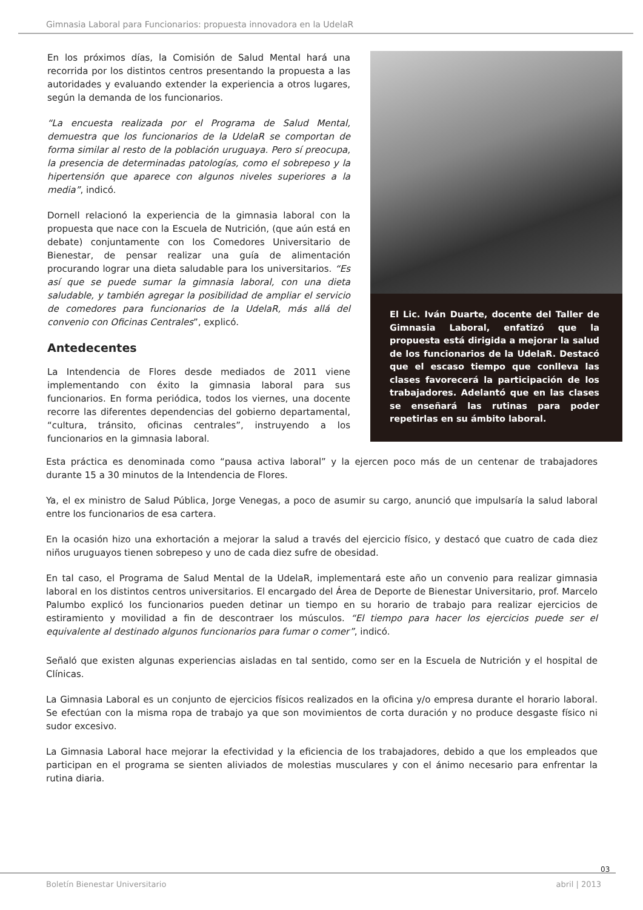Gimnasia Laboral para Funcionarios: propuesta innovadora en la UdelaR
En los próximos días, la Comisión de Salud Mental hará una recorrida por los distintos centros presentando la propuesta a las autoridades y evaluando extender la experiencia a otros lugares, según la demanda de los funcionarios.
“La encuesta realizada por el Programa de Salud Mental, demuestra que los funcionarios de la UdelaR se comportan de forma similar al resto de la población uruguaya. Pero sí preocupa, la presencia de determinadas patologías, como el sobrepeso y la hipertensión que aparece con algunos niveles superiores a la media”, indicó.
Dornell relacionó la experiencia de la gimnasia laboral con la propuesta que nace con la Escuela de Nutrición, (que aún está en debate) conjuntamente con los Comedores Universitario de Bienestar, de pensar realizar una guía de alimentación procurando lograr una dieta saludable para los universitarios. “Es así que se puede sumar la gimnasia laboral, con una dieta saludable, y también agregar la posibilidad de ampliar el servicio de comedores para funcionarios de la UdelaR, más allá del convenio con Oficinas Centrales”, explicó.
Antedecentes
La Intendencia de Flores desde mediados de 2011 viene implementando con éxito la gimnasia laboral para sus funcionarios. En forma periódica, todos los viernes, una docente recorre las diferentes dependencias del gobierno departamental, “cultura, tránsito, oficinas centrales”, instruyendo a los funcionarios en la gimnasia laboral.
El Lic. Iván Duarte, docente del Taller de Gimnasia Laboral, enfatizó que la propuesta está dirigida a mejorar la salud de los funcionarios de la UdelaR. Destacó que el escaso tiempo que conlleva las clases favorecerá la participación de los trabajadores. Adelantó que en las clases se enseñará las rutinas para poder repetirlas en su ámbito laboral.
Esta práctica es denominada como “pausa activa laboral” y la ejercen poco más de un centenar de trabajadores durante 15 a 30 minutos de la Intendencia de Flores.
Ya, el ex ministro de Salud Pública, Jorge Venegas, a poco de asumir su cargo, anunció que impulsaría la salud laboral entre los funcionarios de esa cartera.
En la ocasión hizo una exhortación a mejorar la salud a través del ejercicio físico, y destacó que cuatro de cada diez niños uruguayos tienen sobrepeso y uno de cada diez sufre de obesidad.
En tal caso, el Programa de Salud Mental de la UdelaR, implementará este año un convenio para realizar gimnasia laboral en los distintos centros universitarios. El encargado del Área de Deporte de Bienestar Universitario, prof. Marcelo Palumbo explicó los funcionarios pueden detinar un tiempo en su horario de trabajo para realizar ejercicios de estiramiento y movilidad a fin de descontraer los músculos. “El tiempo para hacer los ejercicios puede ser el equivalente al destinado algunos funcionarios para fumar o comer”, indicó.
Señaló que existen algunas experiencias aisladas en tal sentido, como ser en la Escuela de Nutrición y el hospital de Clínicas.
La Gimnasia Laboral es un conjunto de ejercicios físicos realizados en la oficina y/o empresa durante el horario laboral. Se efectúan con la misma ropa de trabajo ya que son movimientos de corta duración y no produce desgaste físico ni sudor excesivo.
La Gimnasia Laboral hace mejorar la efectividad y la eficiencia de los trabajadores, debido a que los empleados que participan en el programa se sienten aliviados de molestias musculares y con el ánimo necesario para enfrentar la rutina diaria.
03
Boletín Bienestar Universitario
abril | 2013